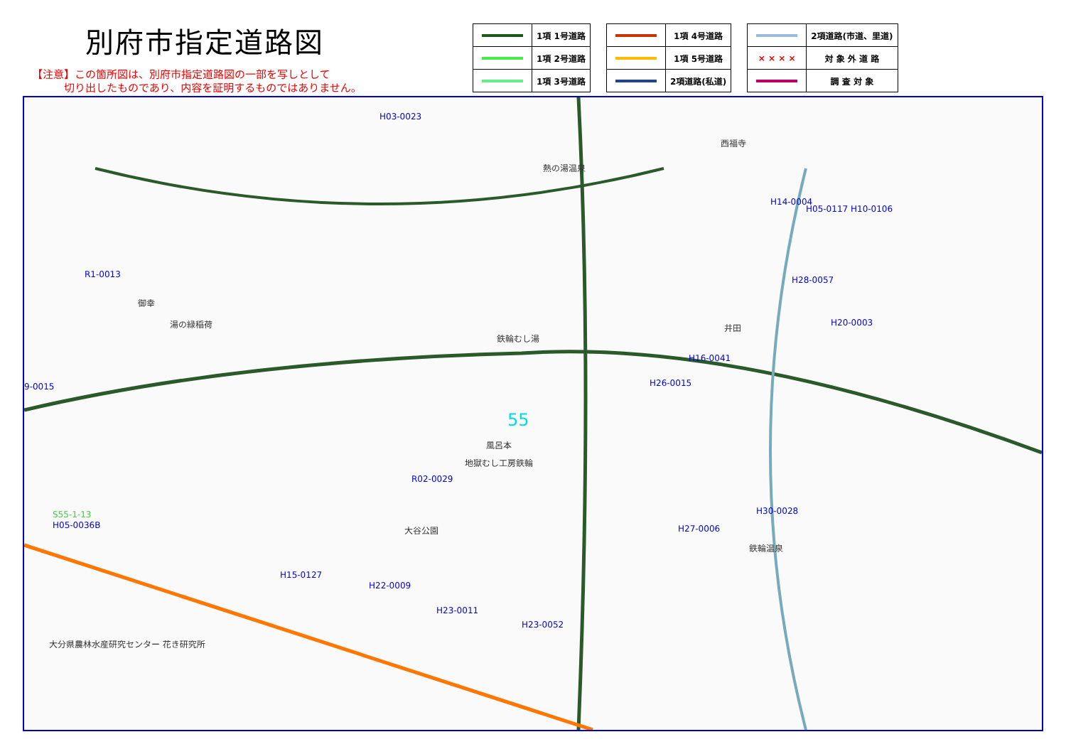別府市指定道路図
【注意】この箇所図は、別府市指定道路図の一部を写しとして
　　　切り出したものであり、内容を証明するものではありません。
| | 1項 1号道路 |
| | 1項 2号道路 |
| | 1項 3号道路 |
| | 1項 4号道路 |
| | 1項 5号道路 |
| | 2項道路(私道) |
| | 2項道路(市道、里道) |
| × × × × | 対 象 外 道 路 |
| | 調 査 対 象 |
H03-0023
R1-0013
御幸
湯の緑稲荷 井田
鉄輪むし湯
風呂本
地獄むし工房鉄輪
大谷公園
西福寺
熱の湯温泉
鉄輪温泉
大分県農林水産研究センター 花き研究所
H15-0127
H22-0009
H23-0011
H23-0052
H27-0006
H30-0028
H05-0036B
S55-1-13
R02-0029
H20-0003
H28-0057
H16-0041
H26-0015
H14-0004
H05-0117 H10-0106
9-0015
55